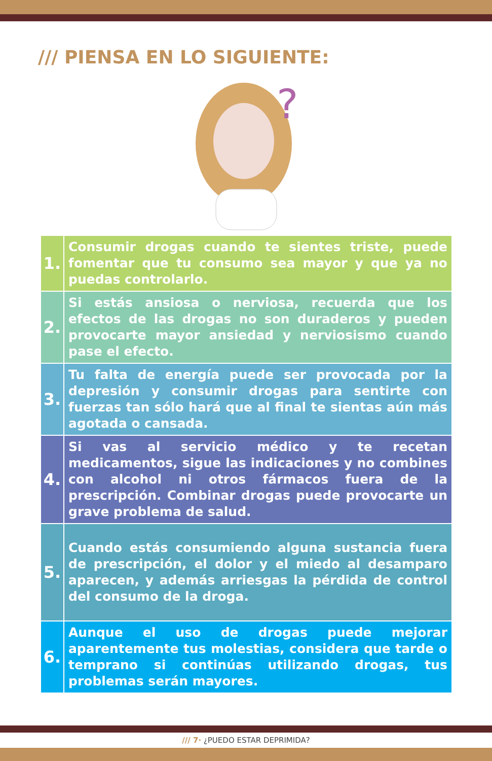/// PIENSA EN LO SIGUIENTE:
?
| 1. | Consumir drogas cuando te sientes triste, puede fomentar que tu consumo sea mayor y que ya no puedas controlarlo. |
| 2. | Si estás ansiosa o nerviosa, recuerda que los efectos de las drogas no son duraderos y pueden provocarte mayor ansiedad y nerviosismo cuando pase el efecto. |
| 3. | Tu falta de energía puede ser provocada por la depresión y consumir drogas para sentirte con fuerzas tan sólo hará que al final te sientas aún más agotada o cansada. |
| 4. | Si vas al servicio médico y te recetan medicamentos, sigue las indicaciones y no combines con alcohol ni otros fármacos fuera de la prescripción. Combinar drogas puede provocarte un grave problema de salud. |
| 5. | Cuando estás consumiendo alguna sustancia fuera de prescripción, el dolor y el miedo al desamparo aparecen, y además arriesgas la pérdida de control del consumo de la droga. |
| 6. | Aunque el uso de drogas puede mejorar aparentemente tus molestias, considera que tarde o temprano si continúas utilizando drogas, tus problemas serán mayores. |
/// 7· ¿PUEDO ESTAR DEPRIMIDA?